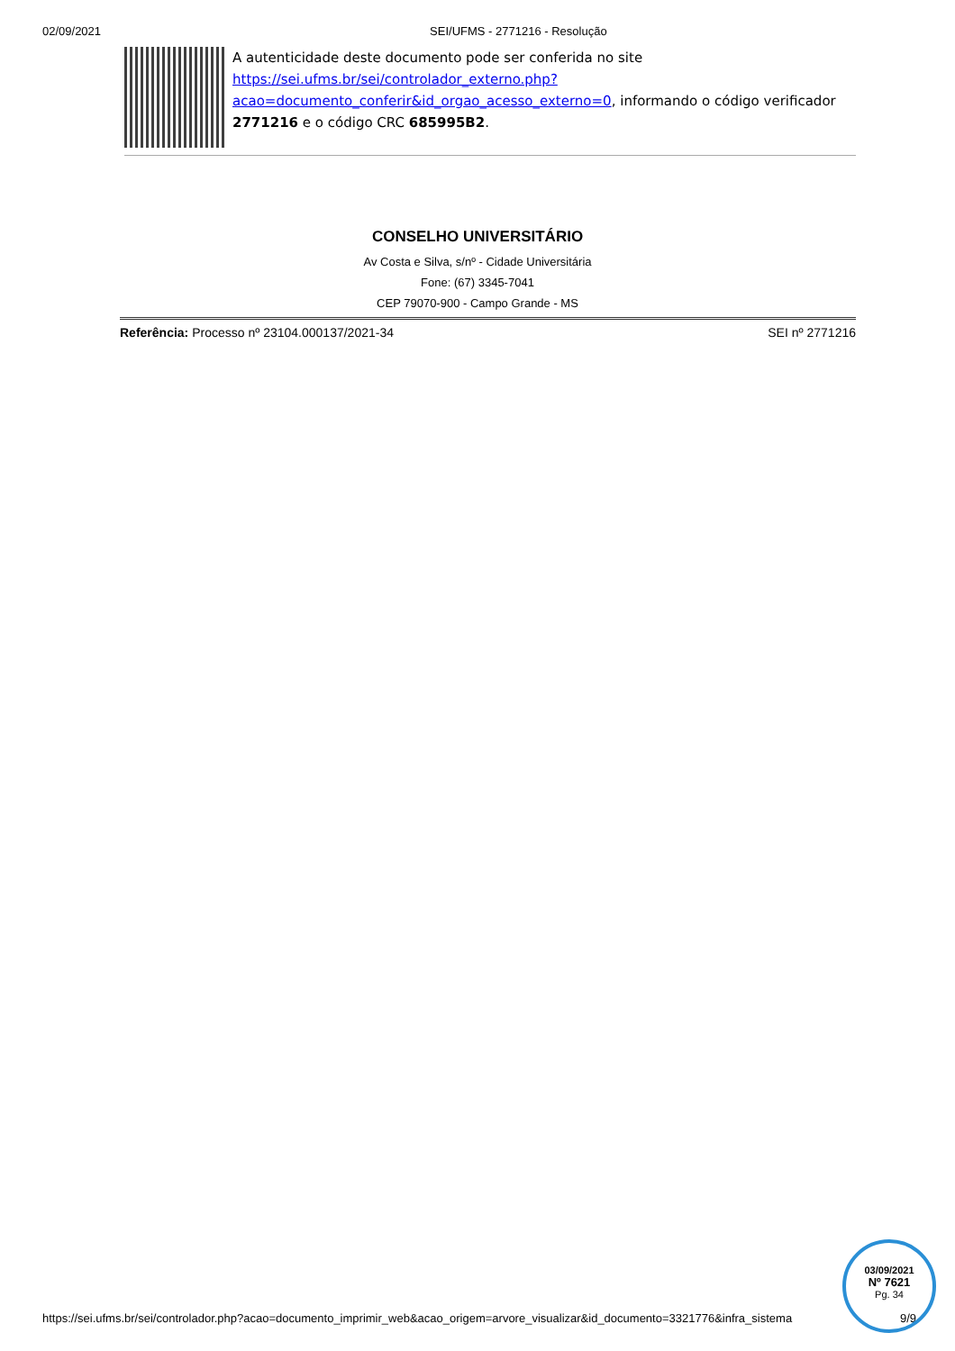02/09/2021 SEI/UFMS - 2771216 - Resolução
A autenticidade deste documento pode ser conferida no site https://sei.ufms.br/sei/controlador_externo.php?acao=documento_conferir&id_orgao_acesso_externo=0, informando o código verificador 2771216 e o código CRC 685995B2.
CONSELHO UNIVERSITÁRIO
Av Costa e Silva, s/nº - Cidade Universitária
Fone: (67) 3345-7041
CEP 79070-900 - Campo Grande - MS
Referência: Processo nº 23104.000137/2021-34 SEI nº 2771216
https://sei.ufms.br/sei/controlador.php?acao=documento_imprimir_web&acao_origem=arvore_visualizar&id_documento=3321776&infra_sistema 9/9
03/09/2021
Nº 7621
Pg. 34